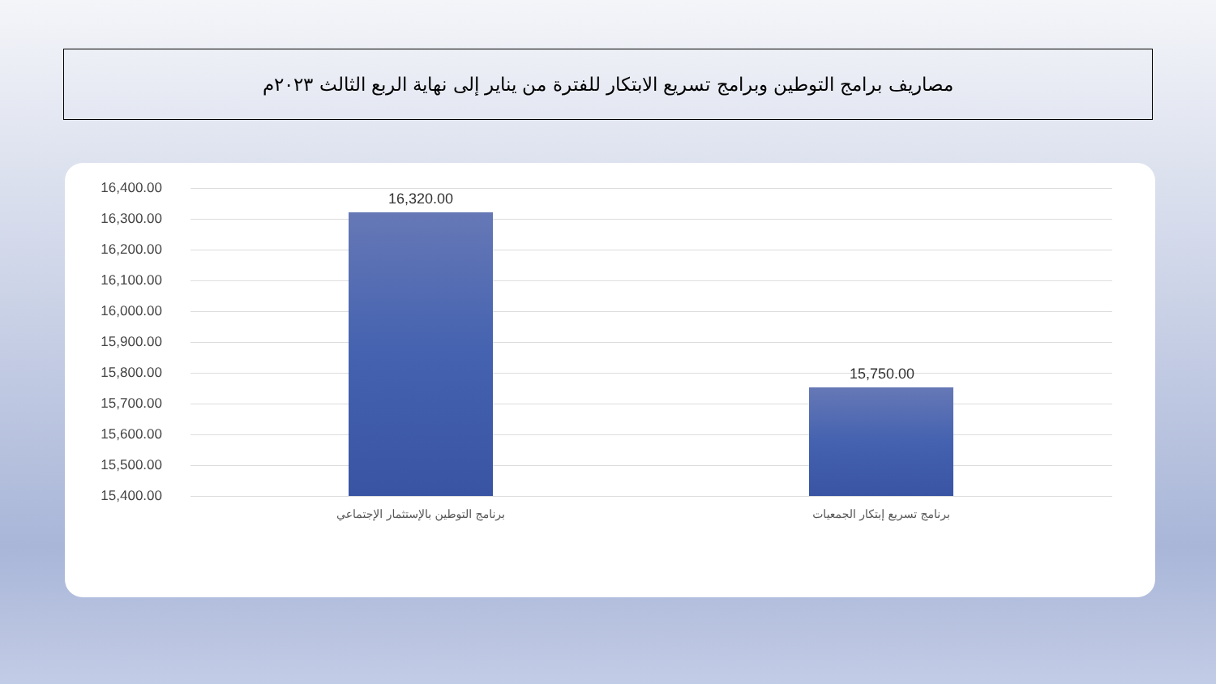مصاريف برامج التوطين وبرامج تسريع الابتكار للفترة من يناير إلى نهاية الربع الثالث ٢٠٢٣م
16,400.00
16,300.00
16,200.00
16,100.00
16,000.00
15,900.00
15,800.00
15,700.00
15,600.00
15,500.00
15,400.00
16,320.00
15,750.00
برنامج التوطين بالإستثمار الإجتماعي برنامج تسريع إبتكار الجمعيات